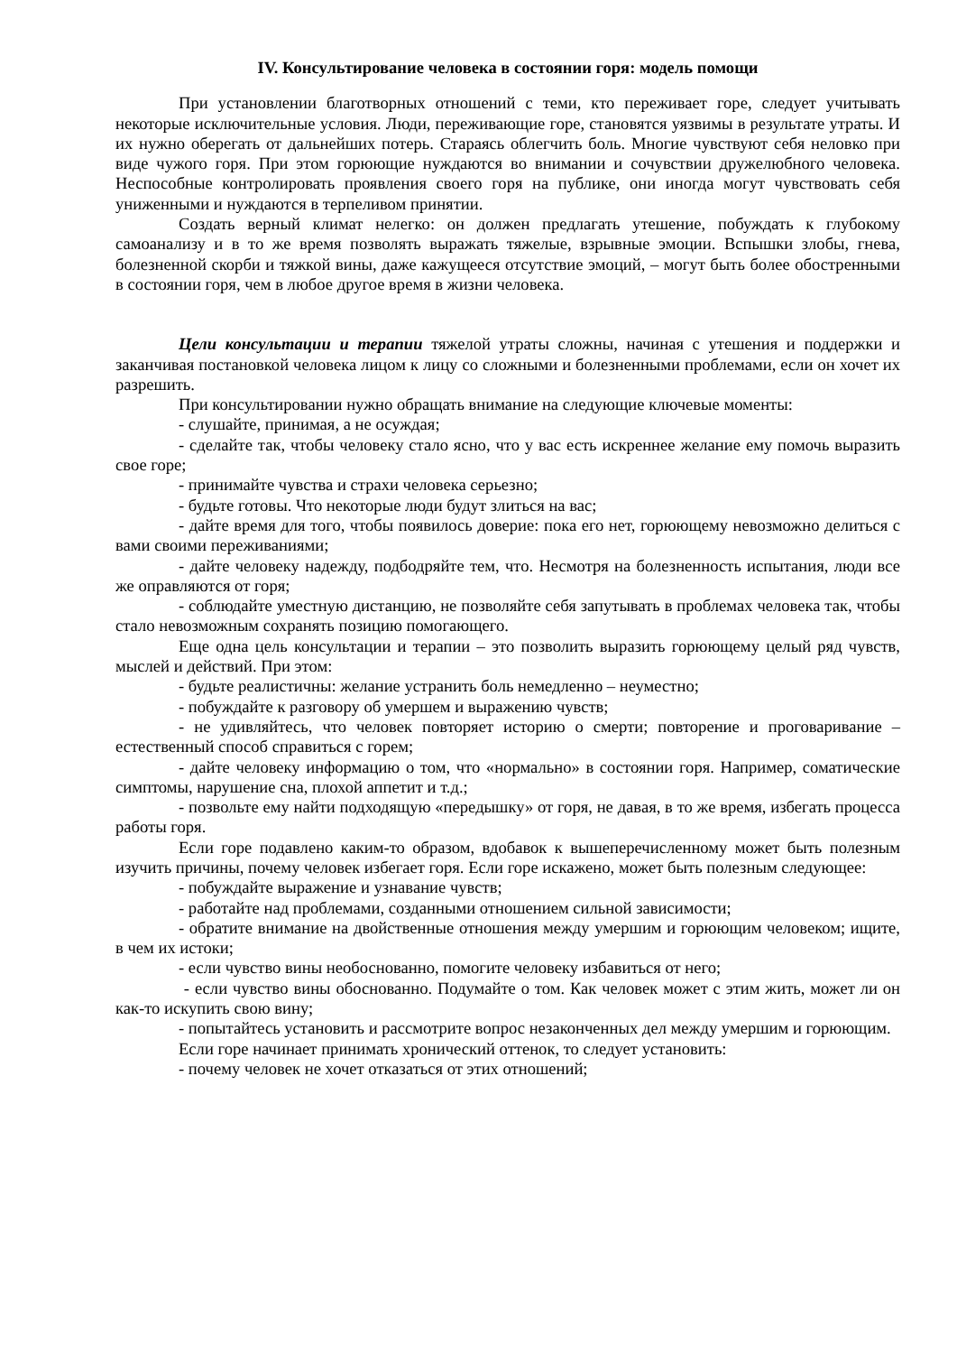IV. Консультирование человека в состоянии горя: модель помощи
При установлении благотворных отношений с теми, кто переживает горе, следует учитывать некоторые исключительные условия. Люди, переживающие горе, становятся уязвимы в результате утраты. И их нужно оберегать от дальнейших потерь. Стараясь облегчить боль. Многие чувствуют себя неловко при виде чужого горя. При этом горюющие нуждаются во внимании и сочувствии дружелюбного человека. Неспособные контролировать проявления своего горя на публике, они иногда могут чувствовать себя униженными и нуждаются в терпеливом принятии.
Создать верный климат нелегко: он должен предлагать утешение, побуждать к глубокому самоанализу и в то же время позволять выражать тяжелые, взрывные эмоции. Вспышки злобы, гнева, болезненной скорби и тяжкой вины, даже кажущееся отсутствие эмоций, – могут быть более обостренными в состоянии горя, чем в любое другое время в жизни человека.
Цели консультации и терапии тяжелой утраты сложны, начиная с утешения и поддержки и заканчивая постановкой человека лицом к лицу со сложными и болезненными проблемами, если он хочет их разрешить.
При консультировании нужно обращать внимание на следующие ключевые моменты:
- слушайте, принимая, а не осуждая;
- сделайте так, чтобы человеку стало ясно, что у вас есть искреннее желание ему помочь выразить свое горе;
- принимайте чувства и страхи человека серьезно;
- будьте готовы. Что некоторые люди будут злиться на вас;
- дайте время для того, чтобы появилось доверие: пока его нет, горюющему невозможно делиться с вами своими переживаниями;
- дайте человеку надежду, подбодряйте тем, что. Несмотря на болезненность испытания, люди все же оправляются от горя;
- соблюдайте уместную дистанцию, не позволяйте себя запутывать в проблемах человека так, чтобы стало невозможным сохранять позицию помогающего.
Еще одна цель консультации и терапии – это позволить выразить горюющему целый ряд чувств, мыслей и действий. При этом:
- будьте реалистичны: желание устранить боль немедленно – неуместно;
- побуждайте к разговору об умершем и выражению чувств;
- не удивляйтесь, что человек повторяет историю о смерти; повторение и проговаривание – естественный способ справиться с горем;
- дайте человеку информацию о том, что «нормально» в состоянии горя. Например, соматические симптомы, нарушение сна, плохой аппетит и т.д.;
- позвольте ему найти подходящую «передышку» от горя, не давая, в то же время, избегать процесса работы горя.
Если горе подавлено каким-то образом, вдобавок к вышеперечисленному может быть полезным изучить причины, почему человек избегает горя. Если горе искажено, может быть полезным следующее:
- побуждайте выражение и узнавание чувств;
- работайте над проблемами, созданными отношением сильной зависимости;
- обратите внимание на двойственные отношения между умершим и горюющим человеком; ищите, в чем их истоки;
- если чувство вины необоснованно, помогите человеку избавиться от него;
- если чувство вины обоснованно. Подумайте о том. Как человек может с этим жить, может ли он как-то искупить свою вину;
- попытайтесь установить и рассмотрите вопрос незаконченных дел между умершим и горюющим.
Если горе начинает принимать хронический оттенок, то следует установить:
- почему человек не хочет отказаться от этих отношений;